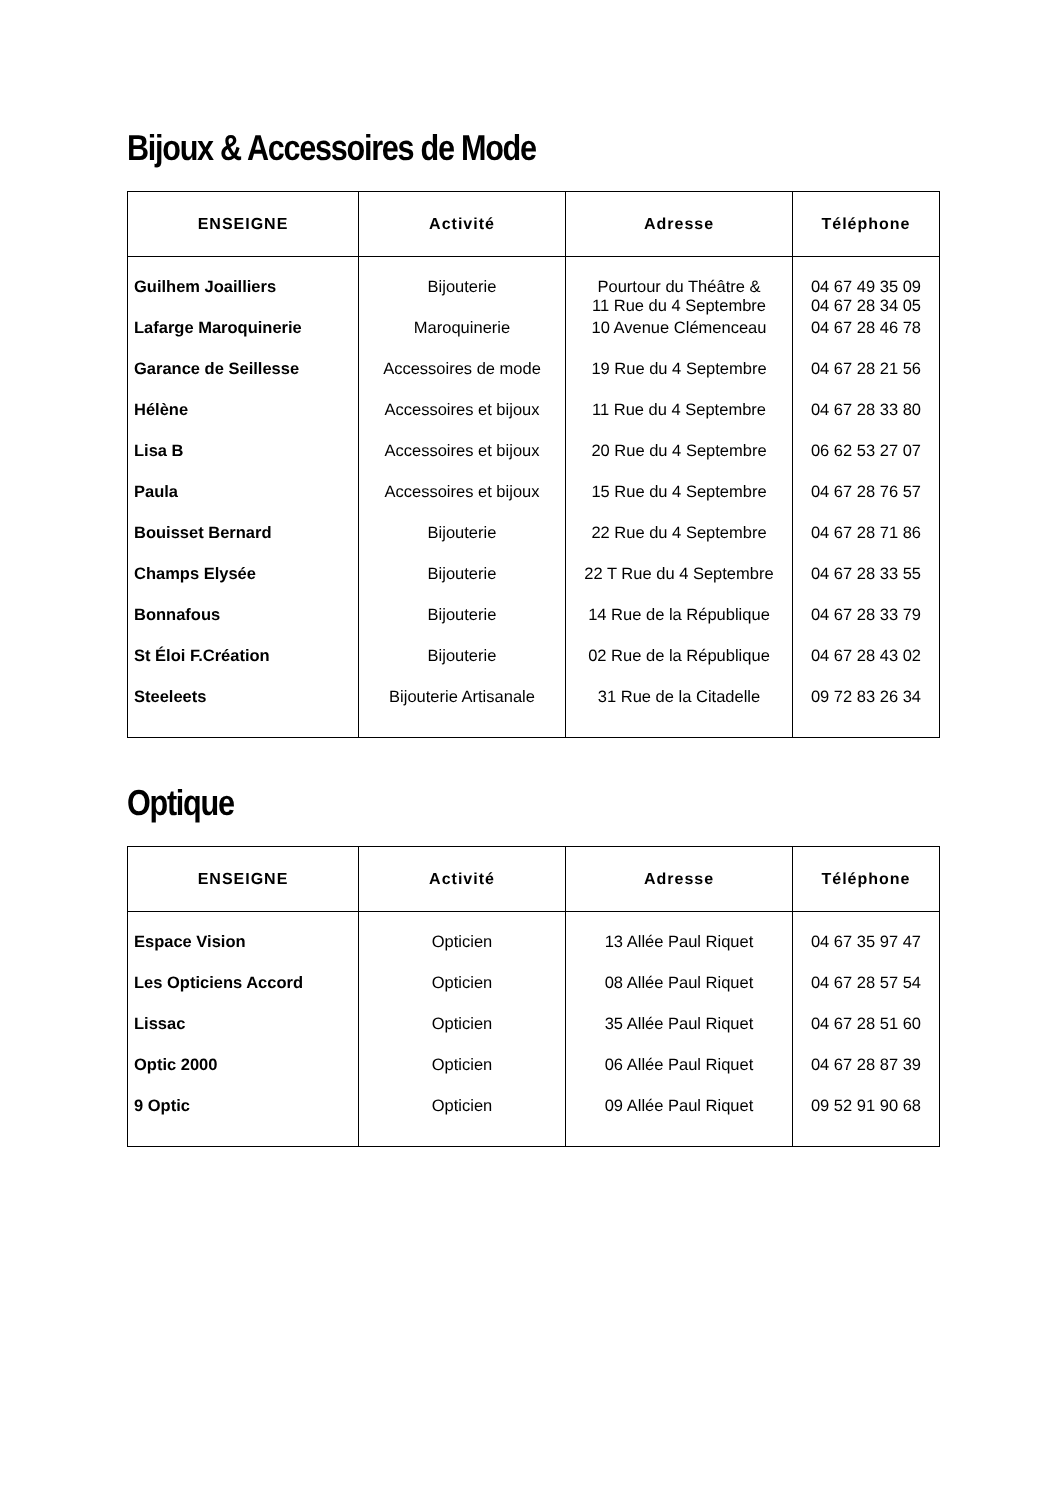Bijoux & Accessoires de Mode
| ENSEIGNE | Activité | Adresse | Téléphone |
| --- | --- | --- | --- |
| Guilhem Joailliers | Bijouterie | Pourtour du Théâtre & 11 Rue du 4 Septembre | 04 67 49 35 09 04 67 28 34 05 |
| Lafarge Maroquinerie | Maroquinerie | 10 Avenue Clémenceau | 04 67 28 46 78 |
| Garance de Seillesse | Accessoires de mode | 19 Rue du 4 Septembre | 04 67 28 21 56 |
| Hélène | Accessoires et bijoux | 11 Rue du 4 Septembre | 04 67 28 33 80 |
| Lisa B | Accessoires et bijoux | 20 Rue du 4 Septembre | 06 62 53 27 07 |
| Paula | Accessoires et bijoux | 15 Rue du 4 Septembre | 04 67 28 76 57 |
| Bouisset Bernard | Bijouterie | 22 Rue du 4 Septembre | 04 67 28 71 86 |
| Champs Elysée | Bijouterie | 22 T Rue du 4 Septembre | 04 67 28 33 55 |
| Bonnafous | Bijouterie | 14 Rue de la République | 04 67 28 33 79 |
| St Éloi F.Création | Bijouterie | 02 Rue de la République | 04 67 28 43 02 |
| Steeleets | Bijouterie Artisanale | 31 Rue de la Citadelle | 09 72 83 26 34 |
Optique
| ENSEIGNE | Activité | Adresse | Téléphone |
| --- | --- | --- | --- |
| Espace Vision | Opticien | 13 Allée Paul Riquet | 04 67 35 97 47 |
| Les Opticiens Accord | Opticien | 08 Allée Paul Riquet | 04 67 28 57 54 |
| Lissac | Opticien | 35 Allée Paul Riquet | 04 67 28 51 60 |
| Optic 2000 | Opticien | 06 Allée Paul Riquet | 04 67 28 87 39 |
| 9 Optic | Opticien | 09 Allée Paul Riquet | 09 52 91 90 68 |